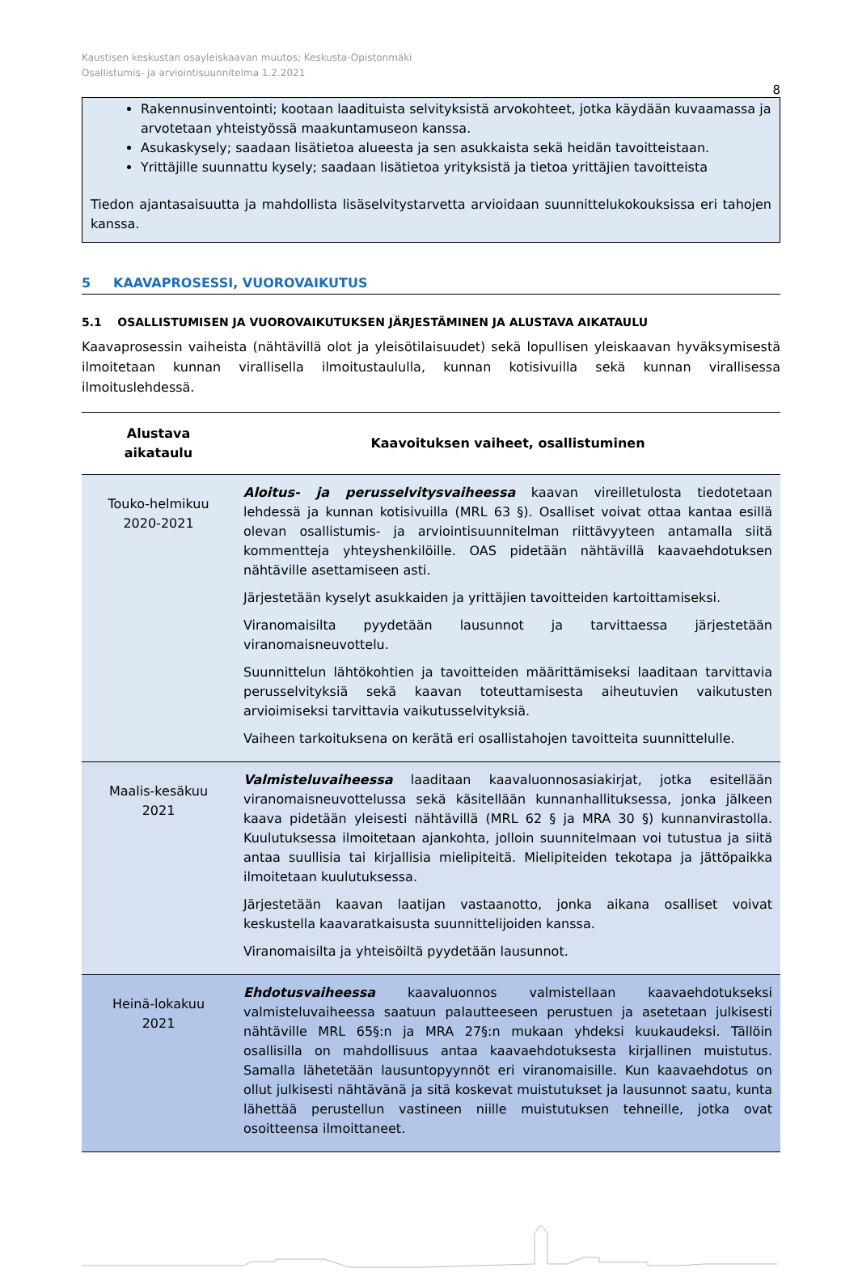Kaustisen keskustan osayleiskaavan muutos; Keskusta-Opistonmäki
Osallistumis- ja arviointisuunnitelma 1.2.2021
8
Rakennusinventointi; kootaan laadituista selvityksistä arvokohteet, jotka käydään kuvaamassa ja arvotetaan yhteistyössä maakuntamuseon kanssa.
Asukaskysely; saadaan lisätietoa alueesta ja sen asukkaista sekä heidän tavoitteistaan.
Yrittäjille suunnattu kysely; saadaan lisätietoa yrityksistä ja tietoa yrittäjien tavoitteista
Tiedon ajantasaisuutta ja mahdollista lisäselvitystarvetta arvioidaan suunnittelukokouksissa eri tahojen kanssa.
5 KAAVAPROSESSI, VUOROVAIKUTUS
5.1 OSALLISTUMISEN JA VUOROVAIKUTUKSEN JÄRJESTÄMINEN JA ALUSTAVA AIKATAULU
Kaavaprosessin vaiheista (nähtävillä olot ja yleisötilaisuudet) sekä lopullisen yleiskaavan hyväksymisestä ilmoitetaan kunnan virallisella ilmoitustaululla, kunnan kotisivuilla sekä kunnan virallisessa ilmoituslehdessä.
| Alustava aikataulu | Kaavoituksen vaiheet, osallistuminen |
| --- | --- |
| Touko-helmikuu 2020-2021 | Aloitus- ja perusselvitysvaiheessa kaavan vireilletulosta tiedotetaan lehdessä ja kunnan kotisivuilla (MRL 63 §). Osalliset voivat ottaa kantaa esillä olevan osallistumis- ja arviointisuunnitelman riittävyyteen antamalla siitä kommentteja yhteyshenkilöille. OAS pidetään nähtävillä kaavaehdotuksen nähtäville asettamiseen asti. Järjestetään kyselyt asukkaiden ja yrittäjien tavoitteiden kartoittamiseksi. Viranomaisilta pyydetään lausunnot ja tarvittaessa järjestetään viranomaisneuvottelu. Suunnittelun lähtökohtien ja tavoitteiden määrittämiseksi laaditaan tarvittavia perusselvityksiä sekä kaavan toteuttamisesta aiheutuvien vaikutusten arvioimiseksi tarvittavia vaikutusselvityksiä. Vaiheen tarkoituksena on kerätä eri osallistahojen tavoitteita suunnittelulle. |
| Maalis-kesäkuu 2021 | Valmisteluvaiheessa laaditaan kaavaluonnosasiakirjat, jotka esitellään viranomaisneuvottelussa sekä käsitellään kunnanhallituksessa, jonka jälkeen kaava pidetään yleisesti nähtävillä (MRL 62 § ja MRA 30 §) kunnanvirastolla. Kuulutuksessa ilmoitetaan ajankohta, jolloin suunnitelmaan voi tutustua ja siitä antaa suullisia tai kirjallisia mielipiteitä. Mielipiteiden tekotapa ja jättöpaikka ilmoitetaan kuulutuksessa. Järjestetään kaavan laatijan vastaanotto, jonka aikana osalliset voivat keskustella kaavaratkaisusta suunnittelijoiden kanssa. Viranomaisilta ja yhteisöiltä pyydetään lausunnot. |
| Heinä-lokakuu 2021 | Ehdotusvaiheessa kaavaluonnos valmistellaan kaavaehdotukseksi valmisteluvaiheessa saatuun palautteeseen perustuen ja asetetaan julkisesti nähtäville MRL 65§:n ja MRA 27§:n mukaan yhdeksi kuukaudeksi. Tällöin osallisilla on mahdollisuus antaa kaavaehdotuksesta kirjallinen muistutus. Samalla lähetetään lausuntopyynnöt eri viranomaisille. Kun kaavaehdotus on ollut julkisesti nähtävänä ja sitä koskevat muistutukset ja lausunnot saatu, kunta lähettää perustellun vastineen niille muistutuksen tehneille, jotka ovat osoitteensa ilmoittaneet. |